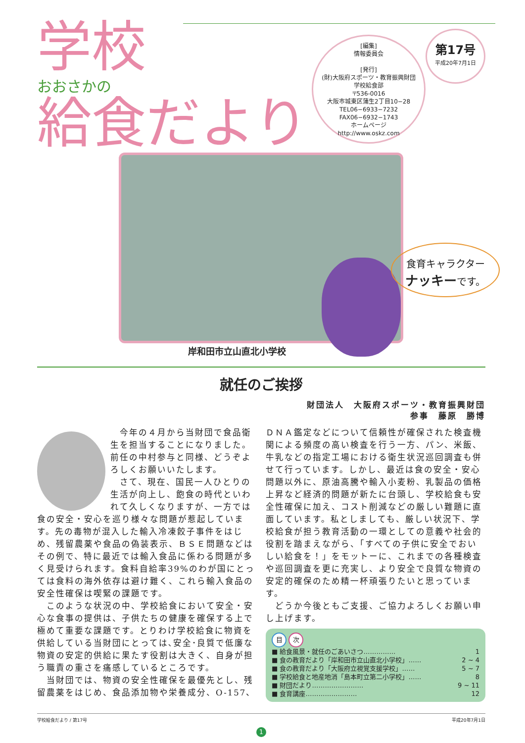学校
おおさかの
給食だより
[編集]
情報委員会
[発行]
(財)大阪府スポーツ・教育振興財団
学校給食部
〒536-0016
大阪市城東区蒲生2丁目10−28
TEL06−6933−7232
FAX06−6932−1743
ホームページ
http://www.oskz.com
第17号
平成20年7月1日
食育キャラクター
ナッキーです。
岸和田市立山直北小学校
就任のご挨拶
財団法人　大阪府スポーツ・教育振興財団
参事　藤原　勝博
　今年の４月から当財団で食品衛生を担当することになりました。前任の中村参与と同様、どうぞよろしくお願いいたします。
　さて、現在、国民一人ひとりの生活が向上し、飽食の時代といわれて久しくなりますが、一方では食の安全・安心を巡り様々な問題が惹起しています。先の毒物が混入した輸入冷凍餃子事件をはじめ、残留農薬や食品の偽装表示、ＢＳＥ問題などはその例で、特に最近では輸入食品に係わる問題が多く見受けられます。食料自給率39%のわが国にとっては食料の海外依存は避け難く、これら輸入食品の安全性確保は喫緊の課題です。
　このような状況の中、学校給食において安全・安心な食事の提供は、子供たちの健康を確保する上で極めて重要な課題です。とりわけ学校給食に物資を供給している当財団にとっては､安全･良質で低廉な物資の安定的供給に果たす役割は大きく、自身が担う職責の重さを痛感しているところです。
　当財団では、物資の安全性確保を最優先とし、残留農薬をはじめ、食品添加物や栄養成分、O-157、
ＤＮＡ鑑定などについて信頼性が確保された検査機関による頻度の高い検査を行う一方、パン、米飯、牛乳などの指定工場における衛生状況巡回調査も併せて行っています。しかし、最近は食の安全・安心問題以外に、原油高騰や輸入小麦粉、乳製品の価格上昇など経済的問題が新たに台頭し、学校給食も安全性確保に加え、コスト削減などの厳しい難題に直面しています。私としましても、厳しい状況下、学校給食が担う教育活動の一環としての意義や社会的役割を踏まえながら、「すべての子供に安全でおいしい給食を！」をモットーに、これまでの各種検査や巡回調査を更に充実し、より安全で良質な物資の安定的確保のため精一杯頑張りたいと思っています。
　どうか今後ともご支援、ご協力よろしくお願い申し上げます。
目 次
■ 給食風景・就任のごあいさつ…………… 1
■ 食の教育だより「岸和田市立山直北小学校」…… 2 ~ 4
■ 食の教育だより「大阪府立視覚支援学校」…… 5 ~ 7
■ 学校給食と地産地消「島本町立第二小学校」…… 8
■ 財団だより…………………… 9 ~ 11
■ 食育講座…………………… 12
学校給食だより / 第17号 平成20年7月1日
1